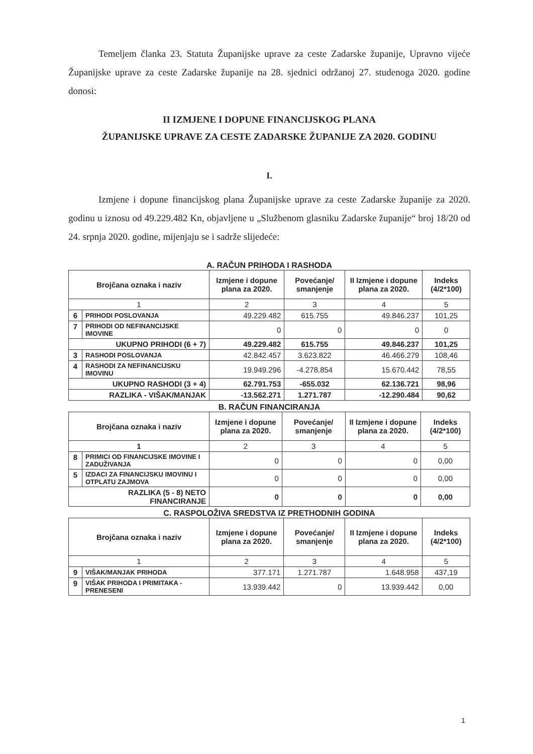Temeljem članka 23. Statuta Županijske uprave za ceste Zadarske županije, Upravno vijeće Županijske uprave za ceste Zadarske županije na 28. sjednici održanoj 27. studenoga 2020. godine donosi:
II IZMJENE I DOPUNE FINANCIJSKOG PLANA
ŽUPANIJSKE UPRAVE ZA CESTE ZADARSKE ŽUPANIJE ZA 2020. GODINU
I.
Izmjene i dopune financijskog plana Županijske uprave za ceste Zadarske županije za 2020. godinu u iznosu od 49.229.482 Kn, objavljene u „Službenom glasniku Zadarske županije“ broj 18/20 od 24. srpnja 2020. godine, mijenjaju se i sadrže slijedeće:
A. RAČUN PRIHODA I RASHODA
| Brojčana oznaka i naziv | | Izmjene i dopune plana za 2020. | Povećanje/ smanjenje | II Izmjene i dopune plana za 2020. | Indeks (4/2*100) |
| --- | --- | --- | --- | --- | --- |
| 1 | | 2 | 3 | 4 | 5 |
| 6 | PRIHODI POSLOVANJA | 49.229.482 | 615.755 | 49.846.237 | 101,25 |
| 7 | PRIHODI OD NEFINANCIJSKE IMOVINE | 0 | 0 | 0 | 0 |
| UKUPNO PRIHODI (6 + 7) | | 49.229.482 | 615.755 | 49.846.237 | 101,25 |
| 3 | RASHODI POSLOVANJA | 42.842.457 | 3.623.822 | 46.466.279 | 108,46 |
| 4 | RASHODI ZA NEFINANCIJSKU IMOVINU | 19.949.296 | -4.278.854 | 15.670.442 | 78,55 |
| UKUPNO RASHODI (3 + 4) | | 62.791.753 | -655.032 | 62.136.721 | 98,96 |
| RAZLIKA - VIŠAK/MANJAK | | -13.562.271 | 1.271.787 | -12.290.484 | 90,62 |
B. RAČUN FINANCIRANJA
| Brojčana oznaka i naziv | | Izmjene i dopune plana za 2020. | Povećanje/ smanjenje | II Izmjene i dopune plana za 2020. | Indeks (4/2*100) |
| --- | --- | --- | --- | --- | --- |
| 1 | | 2 | 3 | 4 | 5 |
| 8 | PRIMICI OD FINANCIJSKE IMOVINE I ZADUŽIVANJA | 0 | 0 | 0 | 0,00 |
| 5 | IZDACI ZA FINANCIJSKU IMOVINU I OTPLATU ZAJMOVA | 0 | 0 | 0 | 0,00 |
| RAZLIKA (5 - 8) NETO FINANCIRANJE | | 0 | 0 | 0 | 0,00 |
C. RASPOLOŽIVA SREDSTVA IZ PRETHODNIH GODINA
| Brojčana oznaka i naziv | | Izmjene i dopune plana za 2020. | Povećanje/ smanjenje | II Izmjene i dopune plana za 2020. | Indeks (4/2*100) |
| --- | --- | --- | --- | --- | --- |
| 1 | | 2 | 3 | 4 | 5 |
| 9 | VIŠAK/MANJAK PRIHODA | 377.171 | 1.271.787 | 1.648.958 | 437,19 |
| 9 | VIŠAK PRIHODA I PRIMITAKA - PRENESENI | 13.939.442 | 0 | 13.939.442 | 0,00 |
1